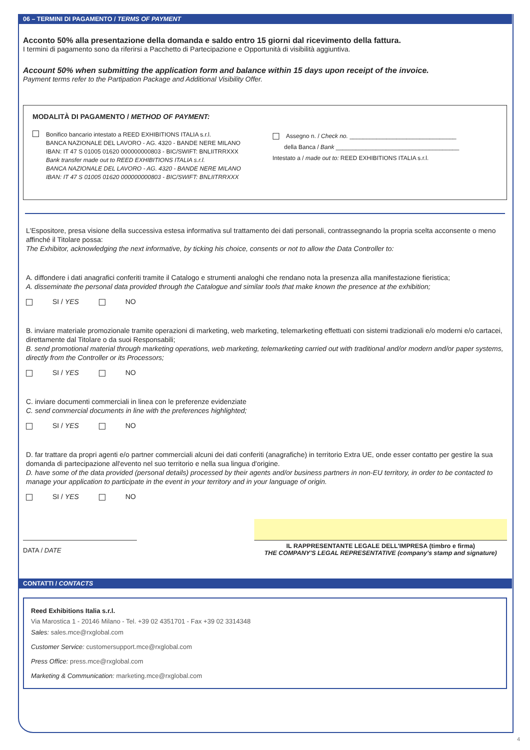06 – TERMINI DI PAGAMENTO / TERMS OF PAYMENT
Acconto 50% alla presentazione della domanda e saldo entro 15 giorni dal ricevimento della fattura.
I termini di pagamento sono da riferirsi a Pacchetto di Partecipazione e Opportunità di visibilità aggiuntiva.
Account 50% when submitting the application form and balance within 15 days upon receipt of the invoice.
Payment terms refer to the Partipation Package and Additional Visibility Offer.
MODALITÀ DI PAGAMENTO / METHOD OF PAYMENT:
Bonifico bancario intestato a REED EXHIBITIONS ITALIA s.r.l.
BANCA NAZIONALE DEL LAVORO - AG. 4320 - BANDE NERE MILANO
IBAN: IT 47 S 01005 01620 000000000803 - BIC/SWIFT: BNLIITRRXXX
Bank transfer made out to REED EXHIBITIONS ITALIA s.r.l.
BANCA NAZIONALE DEL LAVORO - AG. 4320 - BANDE NERE MILANO
IBAN: IT 47 S 01005 01620 000000000803 - BIC/SWIFT: BNLIITRRXXX
Assegno n. / Check no. ________________________________
della Banca / Bank _____________________________________
Intestato a / made out to: REED EXHIBITIONS ITALIA s.r.l.
L'Espositore, presa visione della successiva estesa informativa sul trattamento dei dati personali, contrassegnando la propria scelta acconsente o meno affinché il Titolare possa:
The Exhibitor, acknowledging the next informative, by ticking his choice, consents or not to allow the Data Controller to:
A. diffondere i dati anagrafici conferiti tramite il Catalogo e strumenti analoghi che rendano nota la presenza alla manifestazione fieristica;
A. disseminate the personal data provided through the Catalogue and similar tools that make known the presence at the exhibition;
SI / YES NO
B. inviare materiale promozionale tramite operazioni di marketing, web marketing, telemarketing effettuati con sistemi tradizionali e/o moderni e/o cartacei, direttamente dal Titolare o da suoi Responsabili;
B. send promotional material through marketing operations, web marketing, telemarketing carried out with traditional and/or modern and/or paper systems, directly from the Controller or its Processors;
SI / YES NO
C. inviare documenti commerciali in linea con le preferenze evidenziate
C. send commercial documents in line with the preferences highlighted;
SI / YES NO
D. far trattare da propri agenti e/o partner commerciali alcuni dei dati conferiti (anagrafiche) in territorio Extra UE, onde esser contatto per gestire la sua domanda di partecipazione all'evento nel suo territorio e nella sua lingua d'origine.
D. have some of the data provided (personal details) processed by their agents and/or business partners in non-EU territory, in order to be contacted to manage your application to participate in the event in your territory and in your language of origin.
SI / YES NO
DATA / DATE
IL RAPPRESENTANTE LEGALE DELL'IMPRESA (timbro e firma)
THE COMPANY'S LEGAL REPRESENTATIVE (company's stamp and signature)
CONTATTI / CONTACTS
Reed Exhibitions Italia s.r.l.
Via Marostica 1 - 20146 Milano - Tel. +39 02 4351701 - Fax +39 02 3314348
Sales: sales.mce@rxglobal.com
Customer Service: customersupport.mce@rxglobal.com
Press Office: press.mce@rxglobal.com
Marketing & Communication: marketing.mce@rxglobal.com
4